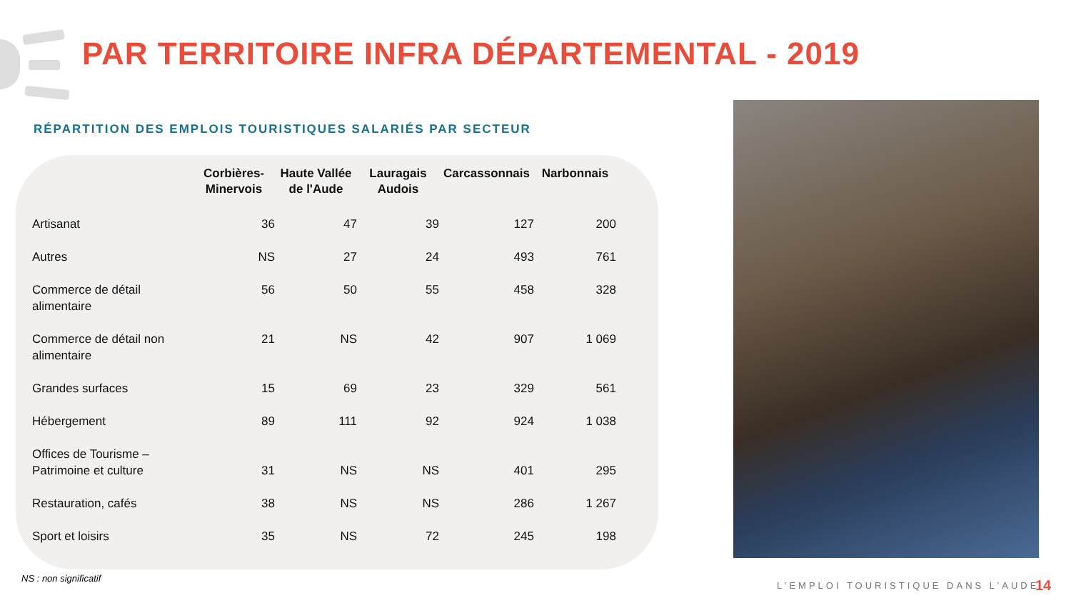PAR TERRITOIRE INFRA DÉPARTEMENTAL - 2019
RÉPARTITION DES EMPLOIS TOURISTIQUES SALARIÉS PAR SECTEUR
| | Corbières- Minervois | Haute Vallée de l'Aude | Lauragais Audois | Carcassonnais | Narbonnais |
| --- | --- | --- | --- | --- | --- |
| Artisanat | 36 | 47 | 39 | 127 | 200 |
| Autres | NS | 27 | 24 | 493 | 761 |
| Commerce de détail alimentaire | 56 | 50 | 55 | 458 | 328 |
| Commerce de détail non alimentaire | 21 | NS | 42 | 907 | 1 069 |
| Grandes surfaces | 15 | 69 | 23 | 329 | 561 |
| Hébergement | 89 | 111 | 92 | 924 | 1 038 |
| Offices de Tourisme – Patrimoine et culture | 31 | NS | NS | 401 | 295 |
| Restauration, cafés | 38 | NS | NS | 286 | 1 267 |
| Sport et loisirs | 35 | NS | 72 | 245 | 198 |
NS : non significatif
L’EMPLOI TOURISTIQUE DANS L’AUDE
14